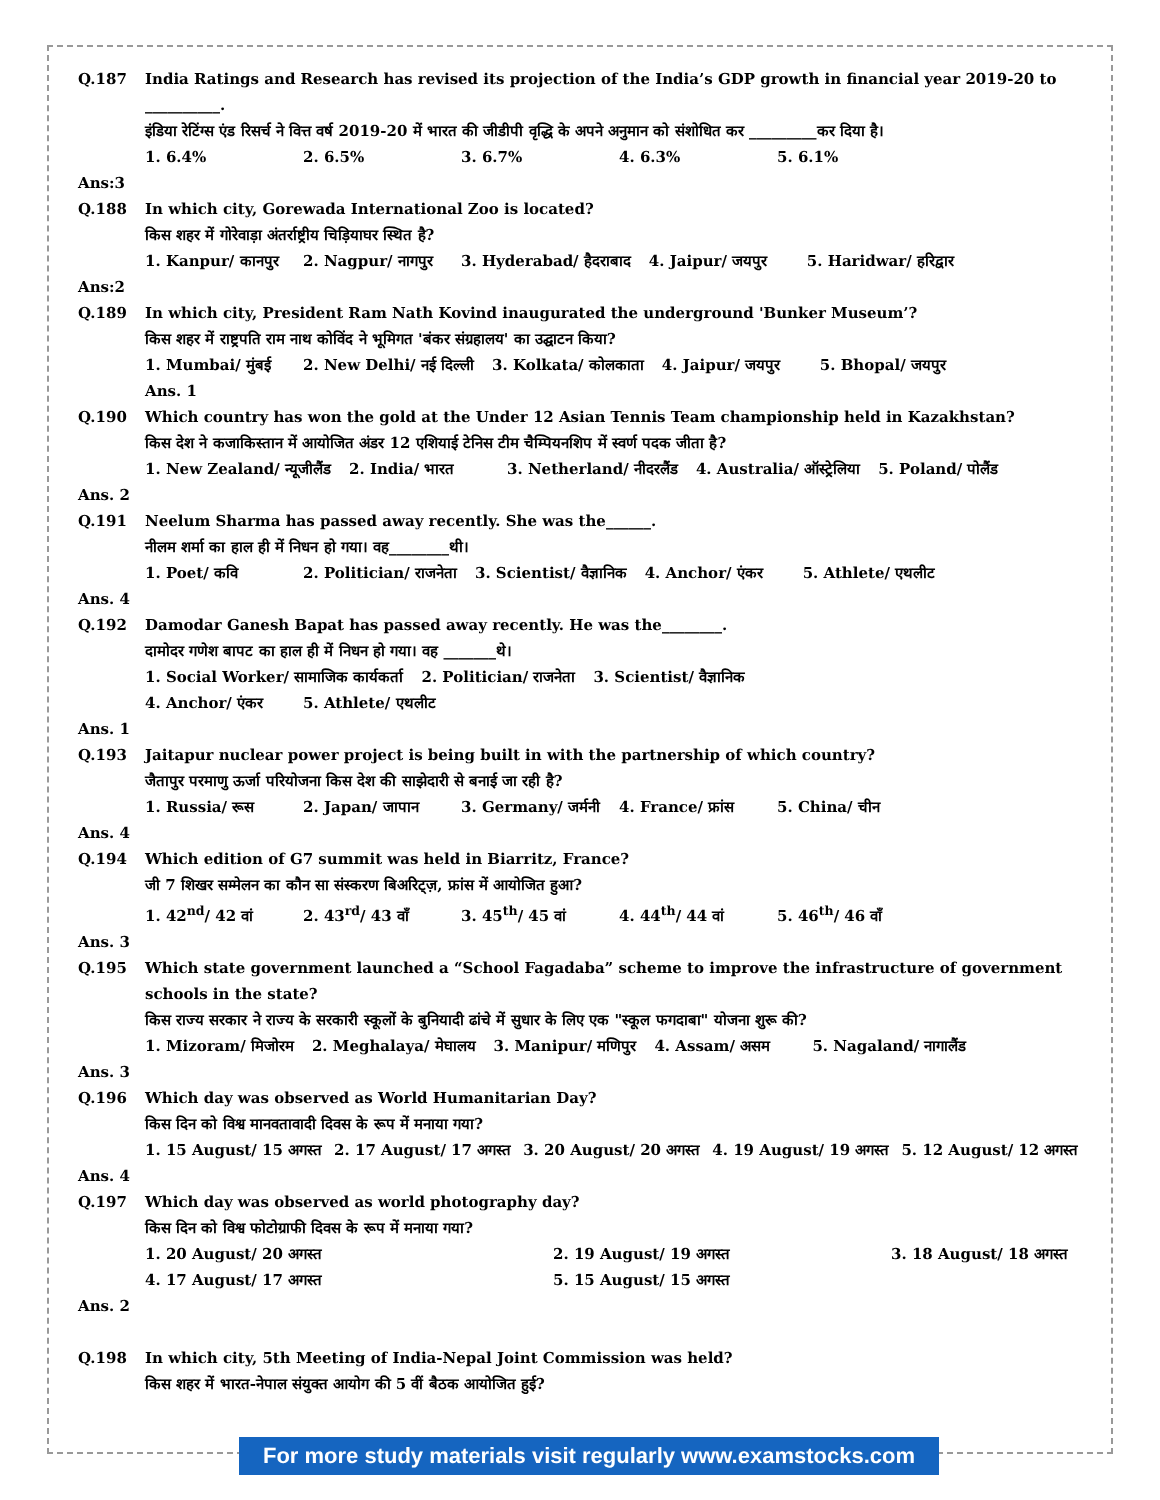Q.187 India Ratings and Research has revised its projection of the India’s GDP growth in financial year 2019-20 to __________.
इंडिया रेटिंग्स एंड रिसर्च ने वित्त वर्ष 2019-20 में भारत की जीडीपी वृद्धि के अपने अनुमान को संशोधित कर _________कर दिया है।
1. 6.4% 2. 6.5% 3. 6.7% 4. 6.3% 5. 6.1%
Ans:3
Q.188 In which city, Gorewada International Zoo is located?
किस शहर में गोरेवाड़ा अंतर्राष्ट्रीय चिड़ियाघर स्थित है?
1. Kanpur/ कानपुर 2. Nagpur/ नागपुर 3. Hyderabad/ हैदराबाद 4. Jaipur/ जयपुर 5. Haridwar/ हरिद्वार
Ans:2
Q.189 In which city, President Ram Nath Kovind inaugurated the underground 'Bunker Museum’?
किस शहर में राष्ट्रपति राम नाथ कोविंद ने भूमिगत 'बंकर संग्रहालय' का उद्घाटन किया?
1. Mumbai/ मुंबई 2. New Delhi/ नई दिल्ली 3. Kolkata/ कोलकाता 4. Jaipur/ जयपुर 5. Bhopal/ जयपुर
Ans. 1
Q.190 Which country has won the gold at the Under 12 Asian Tennis Team championship held in Kazakhstan?
किस देश ने कजाकिस्तान में आयोजित अंडर 12 एशियाई टेनिस टीम चैम्पियनशिप में स्वर्ण पदक जीता है?
1. New Zealand/ न्यूजीलैंड 2. India/ भारत 3. Netherland/ नीदरलैंड 4. Australia/ ऑस्ट्रेलिया 5. Poland/ पोलैंड
Ans. 2
Q.191 Neelum Sharma has passed away recently. She was the______.
नीलम शर्मा का हाल ही में निधन हो गया। वह________थी।
1. Poet/ कवि 2. Politician/ राजनेता 3. Scientist/ वैज्ञानिक 4. Anchor/ एंकर 5. Athlete/ एथलीट
Ans. 4
Q.192 Damodar Ganesh Bapat has passed away recently. He was the________.
दामोदर गणेश बापट का हाल ही में निधन हो गया। वह _______थे।
1. Social Worker/ सामाजिक कार्यकर्ता 2. Politician/ राजनेता 3. Scientist/ वैज्ञानिक
4. Anchor/ एंकर 5. Athlete/ एथलीट
Ans. 1
Q.193 Jaitapur nuclear power project is being built in with the partnership of which country?
जैतापुर परमाणु ऊर्जा परियोजना किस देश की साझेदारी से बनाई जा रही है?
1. Russia/ रूस 2. Japan/ जापान 3. Germany/ जर्मनी 4. France/ फ्रांस 5. China/ चीन
Ans. 4
Q.194 Which edition of G7 summit was held in Biarritz, France?
जी 7 शिखर सम्मेलन का कौन सा संस्करण बिअरिट्ज़, फ्रांस में आयोजित हुआ?
1. 42<sup>nd</sup>/ 42 वां 2. 43<sup>rd</sup>/ 43 वाँ 3. 45<sup>th</sup>/ 45 वां 4. 44<sup>th</sup>/ 44 वां 5. 46<sup>th</sup>/ 46 वाँ
Ans. 3
Q.195 Which state government launched a “School Fagadaba” scheme to improve the infrastructure of government schools in the state?
किस राज्य सरकार ने राज्य के सरकारी स्कूलों के बुनियादी ढांचे में सुधार के लिए एक "स्कूल फगदाबा" योजना शुरू की?
1. Mizoram/ मिजोरम 2. Meghalaya/ मेघालय 3. Manipur/ मणिपुर 4. Assam/ असम 5. Nagaland/ नागालैंड
Ans. 3
Q.196 Which day was observed as World Humanitarian Day?
किस दिन को विश्व मानवतावादी दिवस के रूप में मनाया गया?
1. 15 August/ 15 अगस्त 2. 17 August/ 17 अगस्त 3. 20 August/ 20 अगस्त 4. 19 August/ 19 अगस्त 5. 12 August/ 12 अगस्त
Ans. 4
Q.197 Which day was observed as world photography day?
किस दिन को विश्व फोटोग्राफी दिवस के रूप में मनाया गया?
1. 20 August/ 20 अगस्त 2. 19 August/ 19 अगस्त 3. 18 August/ 18 अगस्त
4. 17 August/ 17 अगस्त 5. 15 August/ 15 अगस्त
Ans. 2
Q.198 In which city, 5th Meeting of India-Nepal Joint Commission was held?
किस शहर में भारत-नेपाल संयुक्त आयोग की 5 वीं बैठक आयोजित हुई?
For more study materials visit regularly www.examstocks.com